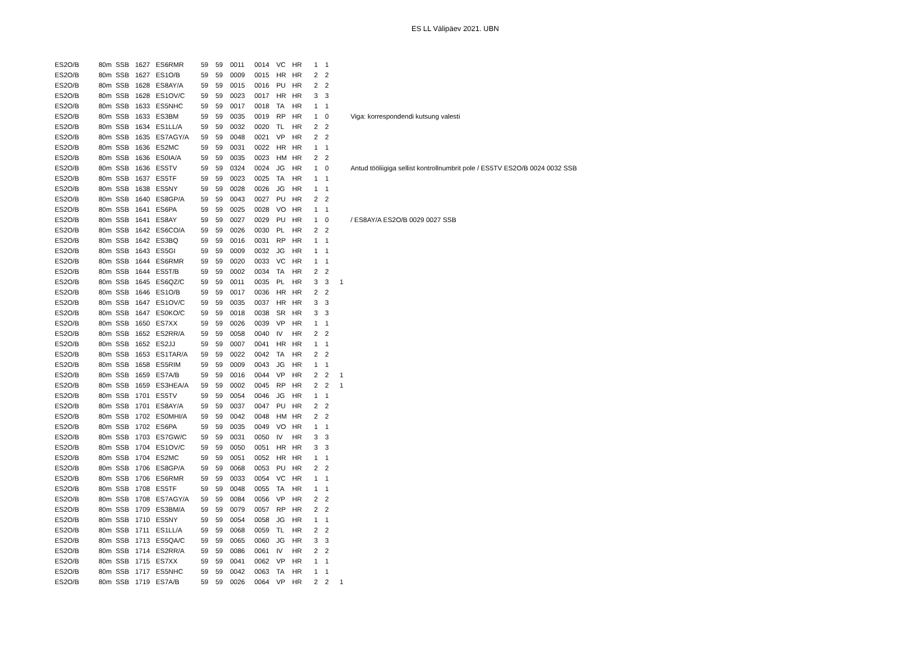ES LL Välipäev 2021. UBN
| ES2O/B | 80m | SSB | 1627 | ES6RMR | 59 | 59 | 0011 | 0014 | VC | HR | 1 | 1 | | |
| ES2O/B | 80m | SSB | 1627 | ES1O/B | 59 | 59 | 0009 | 0015 | HR | HR | 2 | 2 | | |
| ES2O/B | 80m | SSB | 1628 | ES8AY/A | 59 | 59 | 0015 | 0016 | PU | HR | 2 | 2 | | |
| ES2O/B | 80m | SSB | 1628 | ES1OV/C | 59 | 59 | 0023 | 0017 | HR | HR | 3 | 3 | | |
| ES2O/B | 80m | SSB | 1633 | ES5NHC | 59 | 59 | 0017 | 0018 | TA | HR | 1 | 1 | | |
| ES2O/B | 80m | SSB | 1633 | ES3BM | 59 | 59 | 0035 | 0019 | RP | HR | 1 | 0 | | Viga: korrespondendi kutsung valesti |
| ES2O/B | 80m | SSB | 1634 | ES1LL/A | 59 | 59 | 0032 | 0020 | TL | HR | 2 | 2 | | |
| ES2O/B | 80m | SSB | 1635 | ES7AGY/A | 59 | 59 | 0048 | 0021 | VP | HR | 2 | 2 | | |
| ES2O/B | 80m | SSB | 1636 | ES2MC | 59 | 59 | 0031 | 0022 | HR | HR | 1 | 1 | | |
| ES2O/B | 80m | SSB | 1636 | ES0IA/A | 59 | 59 | 0035 | 0023 | HM | HR | 2 | 2 | | |
| ES2O/B | 80m | SSB | 1636 | ES5TV | 59 | 59 | 0324 | 0024 | JG | HR | 1 | 0 | | Antud tööliigiga sellist kontrollnumbrit pole / ES5TV ES2O/B 0024 0032 SSB |
| ES2O/B | 80m | SSB | 1637 | ES5TF | 59 | 59 | 0023 | 0025 | TA | HR | 1 | 1 | | |
| ES2O/B | 80m | SSB | 1638 | ES5NY | 59 | 59 | 0028 | 0026 | JG | HR | 1 | 1 | | |
| ES2O/B | 80m | SSB | 1640 | ES8GP/A | 59 | 59 | 0043 | 0027 | PU | HR | 2 | 2 | | |
| ES2O/B | 80m | SSB | 1641 | ES6PA | 59 | 59 | 0025 | 0028 | VO | HR | 1 | 1 | | |
| ES2O/B | 80m | SSB | 1641 | ES8AY | 59 | 59 | 0027 | 0029 | PU | HR | 1 | 0 | | / ES8AY/A ES2O/B 0029 0027 SSB |
| ES2O/B | 80m | SSB | 1642 | ES6CO/A | 59 | 59 | 0026 | 0030 | PL | HR | 2 | 2 | | |
| ES2O/B | 80m | SSB | 1642 | ES3BQ | 59 | 59 | 0016 | 0031 | RP | HR | 1 | 1 | | |
| ES2O/B | 80m | SSB | 1643 | ES5GI | 59 | 59 | 0009 | 0032 | JG | HR | 1 | 1 | | |
| ES2O/B | 80m | SSB | 1644 | ES6RMR | 59 | 59 | 0020 | 0033 | VC | HR | 1 | 1 | | |
| ES2O/B | 80m | SSB | 1644 | ES5T/B | 59 | 59 | 0002 | 0034 | TA | HR | 2 | 2 | | |
| ES2O/B | 80m | SSB | 1645 | ES6QZ/C | 59 | 59 | 0011 | 0035 | PL | HR | 3 | 3 | 1 | |
| ES2O/B | 80m | SSB | 1646 | ES1O/B | 59 | 59 | 0017 | 0036 | HR | HR | 2 | 2 | | |
| ES2O/B | 80m | SSB | 1647 | ES1OV/C | 59 | 59 | 0035 | 0037 | HR | HR | 3 | 3 | | |
| ES2O/B | 80m | SSB | 1647 | ES0KO/C | 59 | 59 | 0018 | 0038 | SR | HR | 3 | 3 | | |
| ES2O/B | 80m | SSB | 1650 | ES7XX | 59 | 59 | 0026 | 0039 | VP | HR | 1 | 1 | | |
| ES2O/B | 80m | SSB | 1652 | ES2RR/A | 59 | 59 | 0058 | 0040 | IV | HR | 2 | 2 | | |
| ES2O/B | 80m | SSB | 1652 | ES2JJ | 59 | 59 | 0007 | 0041 | HR | HR | 1 | 1 | | |
| ES2O/B | 80m | SSB | 1653 | ES1TAR/A | 59 | 59 | 0022 | 0042 | TA | HR | 2 | 2 | | |
| ES2O/B | 80m | SSB | 1658 | ES5RIM | 59 | 59 | 0009 | 0043 | JG | HR | 1 | 1 | | |
| ES2O/B | 80m | SSB | 1659 | ES7A/B | 59 | 59 | 0016 | 0044 | VP | HR | 2 | 2 | 1 | |
| ES2O/B | 80m | SSB | 1659 | ES3HEA/A | 59 | 59 | 0002 | 0045 | RP | HR | 2 | 2 | 1 | |
| ES2O/B | 80m | SSB | 1701 | ES5TV | 59 | 59 | 0054 | 0046 | JG | HR | 1 | 1 | | |
| ES2O/B | 80m | SSB | 1701 | ES8AY/A | 59 | 59 | 0037 | 0047 | PU | HR | 2 | 2 | | |
| ES2O/B | 80m | SSB | 1702 | ES0MHI/A | 59 | 59 | 0042 | 0048 | HM | HR | 2 | 2 | | |
| ES2O/B | 80m | SSB | 1702 | ES6PA | 59 | 59 | 0035 | 0049 | VO | HR | 1 | 1 | | |
| ES2O/B | 80m | SSB | 1703 | ES7GW/C | 59 | 59 | 0031 | 0050 | IV | HR | 3 | 3 | | |
| ES2O/B | 80m | SSB | 1704 | ES1OV/C | 59 | 59 | 0050 | 0051 | HR | HR | 3 | 3 | | |
| ES2O/B | 80m | SSB | 1704 | ES2MC | 59 | 59 | 0051 | 0052 | HR | HR | 1 | 1 | | |
| ES2O/B | 80m | SSB | 1706 | ES8GP/A | 59 | 59 | 0068 | 0053 | PU | HR | 2 | 2 | | |
| ES2O/B | 80m | SSB | 1706 | ES6RMR | 59 | 59 | 0033 | 0054 | VC | HR | 1 | 1 | | |
| ES2O/B | 80m | SSB | 1708 | ES5TF | 59 | 59 | 0048 | 0055 | TA | HR | 1 | 1 | | |
| ES2O/B | 80m | SSB | 1708 | ES7AGY/A | 59 | 59 | 0084 | 0056 | VP | HR | 2 | 2 | | |
| ES2O/B | 80m | SSB | 1709 | ES3BM/A | 59 | 59 | 0079 | 0057 | RP | HR | 2 | 2 | | |
| ES2O/B | 80m | SSB | 1710 | ES5NY | 59 | 59 | 0054 | 0058 | JG | HR | 1 | 1 | | |
| ES2O/B | 80m | SSB | 1711 | ES1LL/A | 59 | 59 | 0068 | 0059 | TL | HR | 2 | 2 | | |
| ES2O/B | 80m | SSB | 1713 | ES5QA/C | 59 | 59 | 0065 | 0060 | JG | HR | 3 | 3 | | |
| ES2O/B | 80m | SSB | 1714 | ES2RR/A | 59 | 59 | 0086 | 0061 | IV | HR | 2 | 2 | | |
| ES2O/B | 80m | SSB | 1715 | ES7XX | 59 | 59 | 0041 | 0062 | VP | HR | 1 | 1 | | |
| ES2O/B | 80m | SSB | 1717 | ES5NHC | 59 | 59 | 0042 | 0063 | TA | HR | 1 | 1 | | |
| ES2O/B | 80m | SSB | 1719 | ES7A/B | 59 | 59 | 0026 | 0064 | VP | HR | 2 | 2 | 1 | |